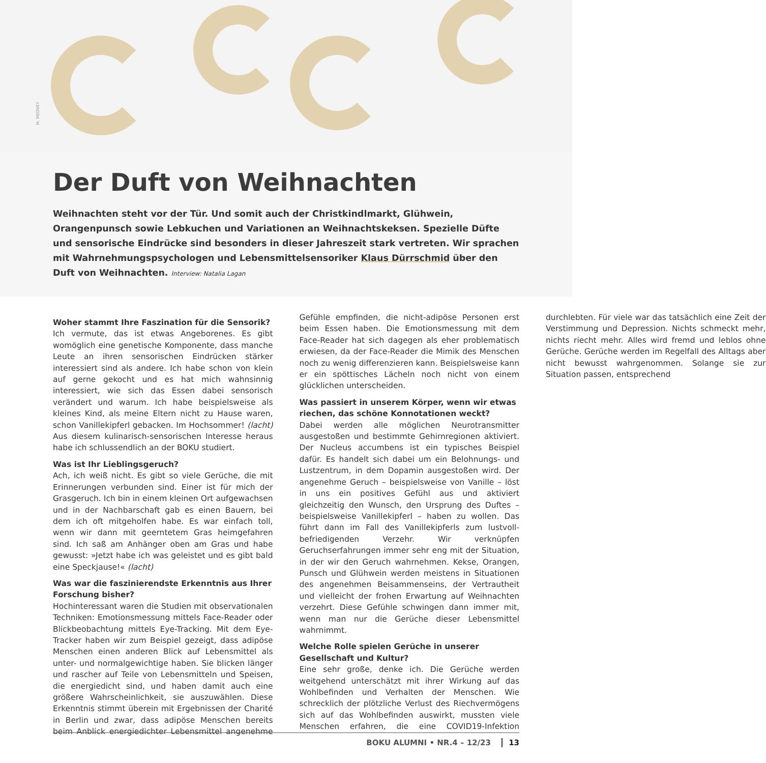M. MEDVEY
Der Duft von Weihnachten
Weihnachten steht vor der Tür. Und somit auch der Christkindlmarkt, Glühwein, Orangenpunsch sowie Lebkuchen und Variationen an Weihnachtskeksen. Spezielle Düfte und sensorische Eindrücke sind besonders in dieser Jahreszeit stark vertreten. Wir sprachen mit Wahrnehmungspsychologen und Lebensmittelsensoriker Klaus Dürrschmid über den Duft von Weihnachten. Interview: Natalia Lagan
Woher stammt Ihre Faszination für die Sensorik?
Ich vermute, das ist etwas Angeborenes. Es gibt womöglich eine genetische Komponente, dass manche Leute an ihren sensorischen Eindrücken stärker interessiert sind als andere. Ich habe schon von klein auf gerne gekocht und es hat mich wahnsinnig interessiert, wie sich das Essen dabei sensorisch verändert und warum. Ich habe beispielsweise als kleines Kind, als meine Eltern nicht zu Hause waren, schon Vanillekipferl gebacken. Im Hochsommer! (lacht) Aus diesem kulinarisch-sensorischen Interesse heraus habe ich schlussendlich an der BOKU studiert.
Was ist Ihr Lieblingsgeruch?
Ach, ich weiß nicht. Es gibt so viele Gerüche, die mit Erinnerungen verbunden sind. Einer ist für mich der Grasgeruch. Ich bin in einem kleinen Ort aufgewachsen und in der Nachbarschaft gab es einen Bauern, bei dem ich oft mitgeholfen habe. Es war einfach toll, wenn wir dann mit geerntetem Gras heimgefahren sind. Ich saß am Anhänger oben am Gras und habe gewusst: »Jetzt habe ich was geleistet und es gibt bald eine Speckjause!« (lacht)
Was war die faszinierendste Erkenntnis aus Ihrer Forschung bisher?
Hochinteressant waren die Studien mit observationalen Techniken: Emotionsmessung mittels Face-Reader oder Blickbeobachtung mittels Eye-Tracking. Mit dem Eye-Tracker haben wir zum Beispiel gezeigt, dass adipöse Menschen einen anderen Blick auf Lebensmittel als unter- und normalgewichtige haben. Sie blicken länger und rascher auf Teile von Lebensmitteln und Speisen, die energiedicht sind, und haben damit auch eine größere Wahrscheinlichkeit, sie auszuwählen. Diese Erkenntnis stimmt überein mit Ergebnissen der Charité in Berlin und zwar, dass adipöse Menschen bereits beim Anblick energiedichter Lebensmittel angenehme Gefühle empfinden, die nicht-adipöse Personen erst beim Essen haben. Die Emotionsmessung mit dem Face-Reader hat sich dagegen als eher problematisch erwiesen, da der Face-Reader die Mimik des Menschen noch zu wenig differenzieren kann. Beispielsweise kann er ein spöttisches Lächeln noch nicht von einem glücklichen unterscheiden.
Was passiert in unserem Körper, wenn wir etwas riechen, das schöne Konnotationen weckt?
Dabei werden alle möglichen Neurotransmitter ausgestoßen und bestimmte Gehirnregionen aktiviert. Der Nucleus accumbens ist ein typisches Beispiel dafür. Es handelt sich dabei um ein Belohnungs- und Lustzentrum, in dem Dopamin ausgestoßen wird. Der angenehme Geruch – beispielsweise von Vanille – löst in uns ein positives Gefühl aus und aktiviert gleichzeitig den Wunsch, den Ursprung des Duftes – beispielsweise Vanillekipferl – haben zu wollen. Das führt dann im Fall des Vanillekipferls zum lustvoll-befriedigenden Verzehr. Wir verknüpfen Geruchserfahrungen immer sehr eng mit der Situation, in der wir den Geruch wahrnehmen. Kekse, Orangen, Punsch und Glühwein werden meistens in Situationen des angenehmen Beisammenseins, der Vertrautheit und vielleicht der frohen Erwartung auf Weihnachten verzehrt. Diese Gefühle schwingen dann immer mit, wenn man nur die Gerüche dieser Lebensmittel wahrnimmt.
Welche Rolle spielen Gerüche in unserer Gesellschaft und Kultur?
Eine sehr große, denke ich. Die Gerüche werden weitgehend unterschätzt mit ihrer Wirkung auf das Wohlbefinden und Verhalten der Menschen. Wie schrecklich der plötzliche Verlust des Riechvermögens sich auf das Wohlbefinden auswirkt, mussten viele Menschen erfahren, die eine COVID19-Infektion durchlebten. Für viele war das tatsächlich eine Zeit der Verstimmung und Depression. Nichts schmeckt mehr, nichts riecht mehr. Alles wird fremd und leblos ohne Gerüche. Gerüche werden im Regelfall des Alltags aber nicht bewusst wahrgenommen. Solange sie zur Situation passen, entsprechend
BOKU ALUMNI • NR.4 – 12/23 13